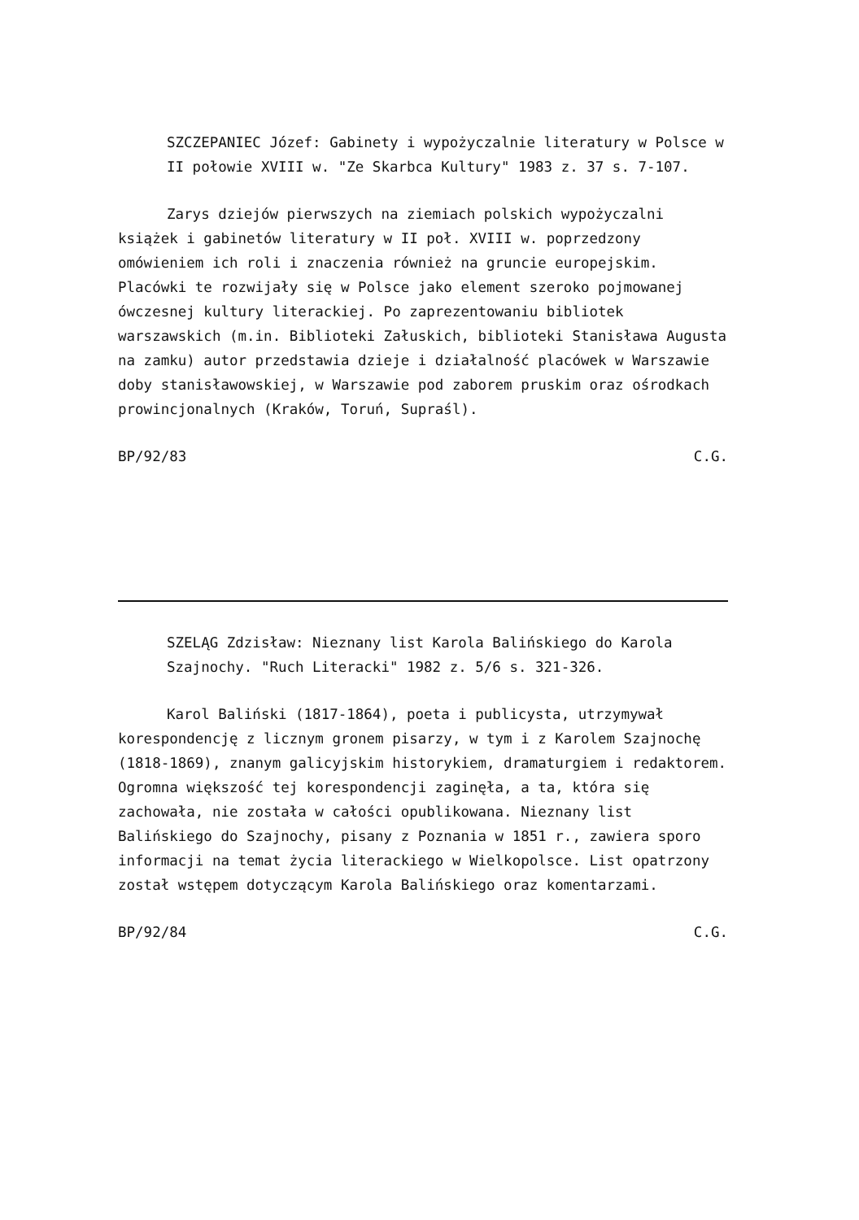SZCZEPANIEC Józef: Gabinety i wypożyczalnie literatury w Polsce w II połowie XVIII w. "Ze Skarbca Kultury" 1983 z. 37 s. 7-107.
Zarys dziejów pierwszych na ziemiach polskich wypożyczalni książek i gabinetów literatury w II poł. XVIII w. poprzedzony omówieniem ich roli i znaczenia również na gruncie europejskim. Placówki te rozwijały się w Polsce jako element szeroko pojmowanej ówczesnej kultury literackiej. Po zaprezentowaniu bibliotek warszawskich (m.in. Biblioteki Załuskich, biblioteki Stanisława Augusta na zamku) autor przedstawia dzieje i działalność placówek w Warszawie doby stanisławowskiej, w Warszawie pod zaborem pruskim oraz ośrodkach prowincjonalnych (Kraków, Toruń, Supraśl).
BP/92/83 C.G.
SZELĄG Zdzisław: Nieznany list Karola Balińskiego do Karola Szajnochy. "Ruch Literacki" 1982 z. 5/6 s. 321-326.
Karol Baliński (1817-1864), poeta i publicysta, utrzymywał korespondencję z licznym gronem pisarzy, w tym i z Karolem Szajnochę (1818-1869), znanym galicyjskim historykiem, dramaturgiem i redaktorem. Ogromna większość tej korespondencji zaginęła, a ta, która się zachowała, nie została w całości opublikowana. Nieznany list Balińskiego do Szajnochy, pisany z Poznania w 1851 r., zawiera sporo informacji na temat życia literackiego w Wielkopolsce. List opatrzony został wstępem dotyczącym Karola Balińskiego oraz komentarzami.
BP/92/84 C.G.